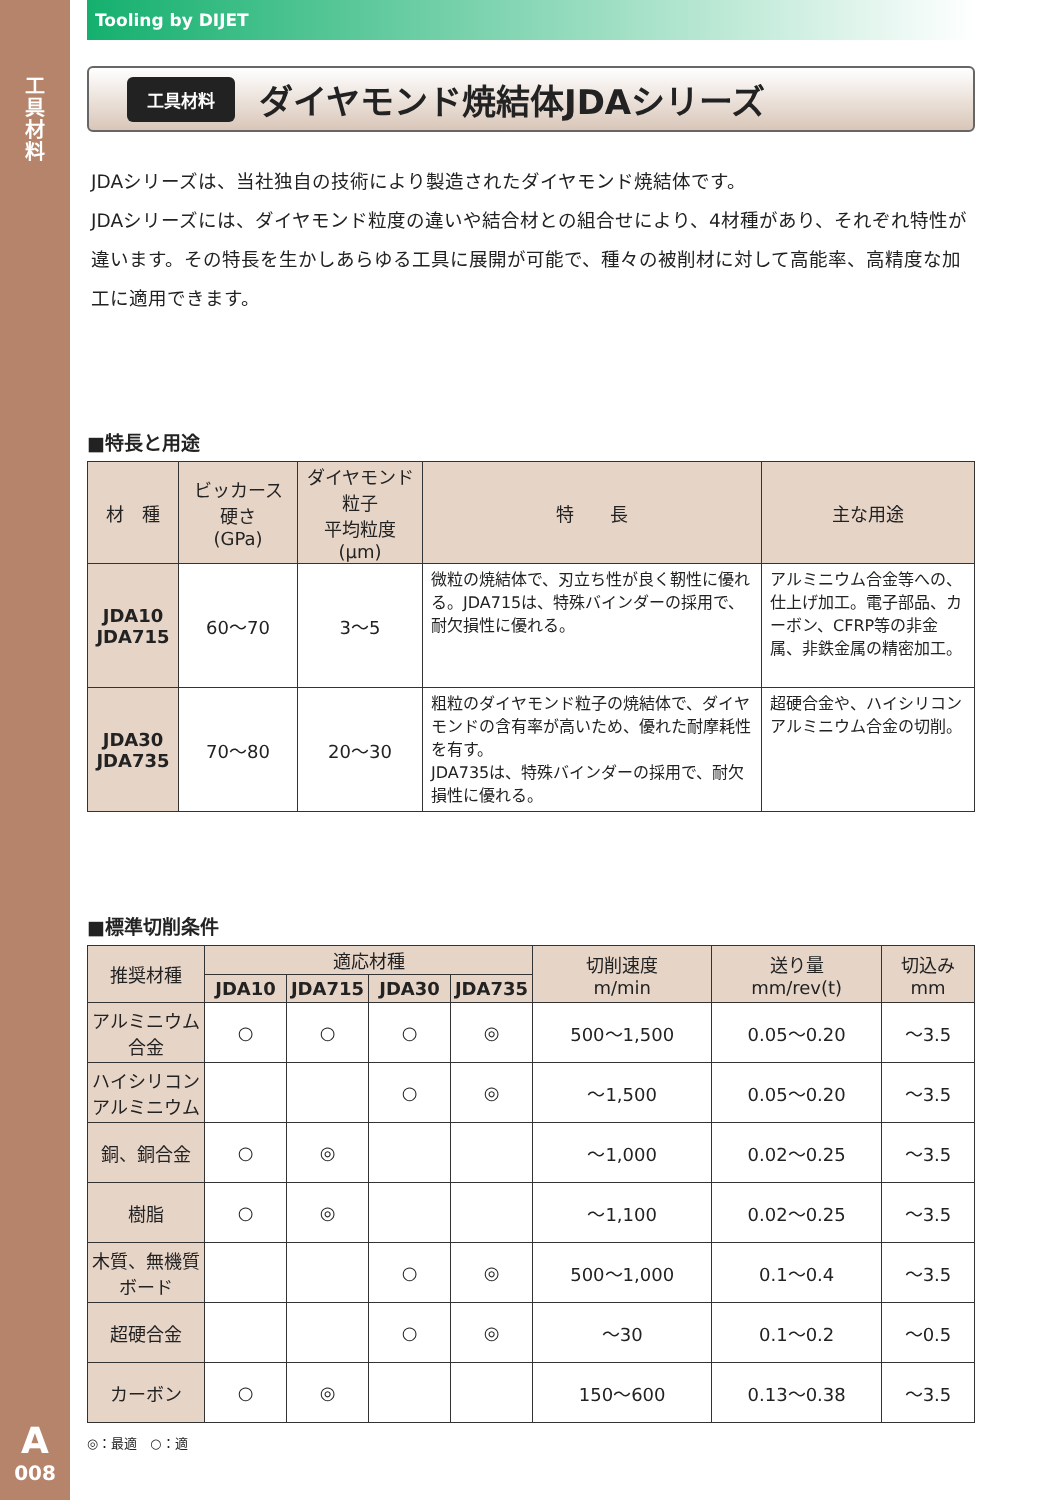工具材料
A
008
Tooling by DIJET
工具材料 ダイヤモンド焼結体JDAシリーズ
JDAシリーズは、当社独自の技術により製造されたダイヤモンド焼結体です。
JDAシリーズには、ダイヤモンド粒度の違いや結合材との組合せにより、4材種があり、それぞれ特性が違います。その特長を生かしあらゆる工具に展開が可能で、種々の被削材に対して高能率、高精度な加工に適用できます。
■特長と用途
| 材 種 | ビッカース 硬さ (GPa) | ダイヤモンド粒子 平均粒度 (μm) | 特 長 | 主な用途 |
| --- | --- | --- | --- | --- |
| JDA10 JDA715 | 60〜70 | 3〜5 | 微粒の焼結体で、刃立ち性が良く靭性に優れる。JDA715は、特殊バインダーの採用で、耐欠損性に優れる。 | アルミニウム合金等への、仕上げ加工。電子部品、カーボン、CFRP等の非金属、非鉄金属の精密加工。 |
| JDA30 JDA735 | 70〜80 | 20〜30 | 粗粒のダイヤモンド粒子の焼結体で、ダイヤモンドの含有率が高いため、優れた耐摩耗性を有す。 JDA735は、特殊バインダーの採用で、耐欠損性に優れる。 | 超硬合金や、ハイシリコンアルミニウム合金の切削。 |
■標準切削条件
| 推奨材種 | 適応材種 | | | | 切削速度 m/min | 送り量 mm/rev(t) | 切込み mm |
| --- | --- | --- | --- | --- | --- | --- | --- |
| | JDA10 | JDA715 | JDA30 | JDA735 | | | |
| アルミニウム 合金 | ○ | ○ | ○ | ◎ | 500〜1,500 | 0.05〜0.20 | 〜3.5 |
| ハイシリコン アルミニウム | | | ○ | ◎ | 〜1,500 | 0.05〜0.20 | 〜3.5 |
| 銅、銅合金 | ○ | ◎ | | | 〜1,000 | 0.02〜0.25 | 〜3.5 |
| 樹脂 | ○ | ◎ | | | 〜1,100 | 0.02〜0.25 | 〜3.5 |
| 木質、無機質 ボード | | | ○ | ◎ | 500〜1,000 | 0.1〜0.4 | 〜3.5 |
| 超硬合金 | | | ○ | ◎ | 〜30 | 0.1〜0.2 | 〜0.5 |
| カーボン | ○ | ◎ | | | 150〜600 | 0.13〜0.38 | 〜3.5 |
◎：最適　○：適